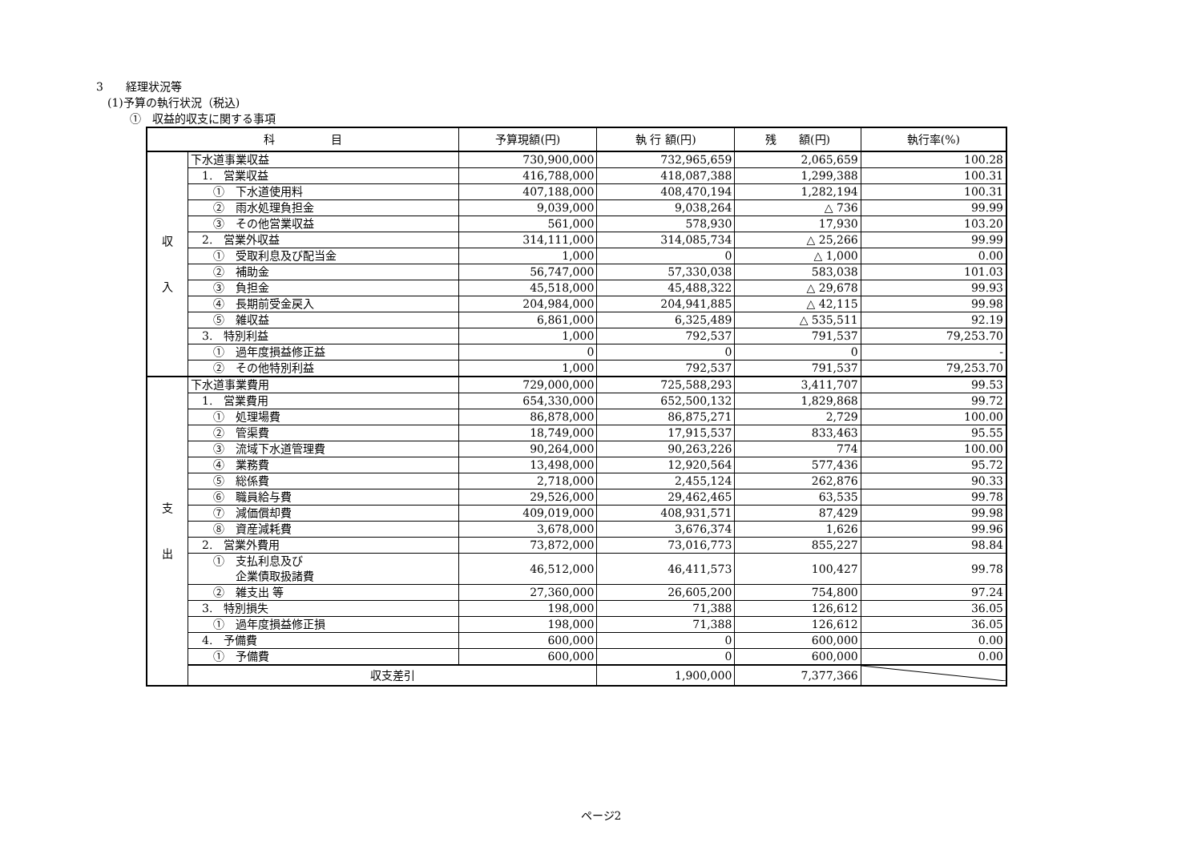3　　経理状況等
　(1)予算の執行状況（税込)
　　　①　収益的収支に関する事項
| 科 目 | | 予算現額(円) | 執 行 額(円) | 残 額(円) | 執行率(%) |
| --- | --- | --- | --- | --- | --- |
| 収 入 | 下水道事業収益 | 730,900,000 | 732,965,659 | 2,065,659 | 100.28 |
| | 1. 営業収益 | 416,788,000 | 418,087,388 | 1,299,388 | 100.31 |
| | ① 下水道使用料 | 407,188,000 | 408,470,194 | 1,282,194 | 100.31 |
| | ② 雨水処理負担金 | 9,039,000 | 9,038,264 | △ 736 | 99.99 |
| | ③ その他営業収益 | 561,000 | 578,930 | 17,930 | 103.20 |
| | 2. 営業外収益 | 314,111,000 | 314,085,734 | △ 25,266 | 99.99 |
| | ① 受取利息及び配当金 | 1,000 | 0 | △ 1,000 | 0.00 |
| | ② 補助金 | 56,747,000 | 57,330,038 | 583,038 | 101.03 |
| | ③ 負担金 | 45,518,000 | 45,488,322 | △ 29,678 | 99.93 |
| | ④ 長期前受金戻入 | 204,984,000 | 204,941,885 | △ 42,115 | 99.98 |
| | ⑤ 雑収益 | 6,861,000 | 6,325,489 | △ 535,511 | 92.19 |
| | 3. 特別利益 | 1,000 | 792,537 | 791,537 | 79,253.70 |
| | ① 過年度損益修正益 | 0 | 0 | 0 | - |
| | ② その他特別利益 | 1,000 | 792,537 | 791,537 | 79,253.70 |
| 支 出 | 下水道事業費用 | 729,000,000 | 725,588,293 | 3,411,707 | 99.53 |
| | 1. 営業費用 | 654,330,000 | 652,500,132 | 1,829,868 | 99.72 |
| | ① 処理場費 | 86,878,000 | 86,875,271 | 2,729 | 100.00 |
| | ② 管渠費 | 18,749,000 | 17,915,537 | 833,463 | 95.55 |
| | ③ 流域下水道管理費 | 90,264,000 | 90,263,226 | 774 | 100.00 |
| | ④ 業務費 | 13,498,000 | 12,920,564 | 577,436 | 95.72 |
| | ⑤ 総係費 | 2,718,000 | 2,455,124 | 262,876 | 90.33 |
| | ⑥ 職員給与費 | 29,526,000 | 29,462,465 | 63,535 | 99.78 |
| | ⑦ 減価償却費 | 409,019,000 | 408,931,571 | 87,429 | 99.98 |
| | ⑧ 資産減耗費 | 3,678,000 | 3,676,374 | 1,626 | 99.96 |
| | 2. 営業外費用 | 73,872,000 | 73,016,773 | 855,227 | 98.84 |
| | ① 支払利息及び 企業債取扱諸費 | 46,512,000 | 46,411,573 | 100,427 | 99.78 |
| | ② 雑支出 等 | 27,360,000 | 26,605,200 | 754,800 | 97.24 |
| | 3. 特別損失 | 198,000 | 71,388 | 126,612 | 36.05 |
| | ① 過年度損益修正損 | 198,000 | 71,388 | 126,612 | 36.05 |
| | 4. 予備費 | 600,000 | 0 | 600,000 | 0.00 |
| | ① 予備費 | 600,000 | 0 | 600,000 | 0.00 |
| | 収支差引 | | 1,900,000 | 7,377,366 | |
ページ2